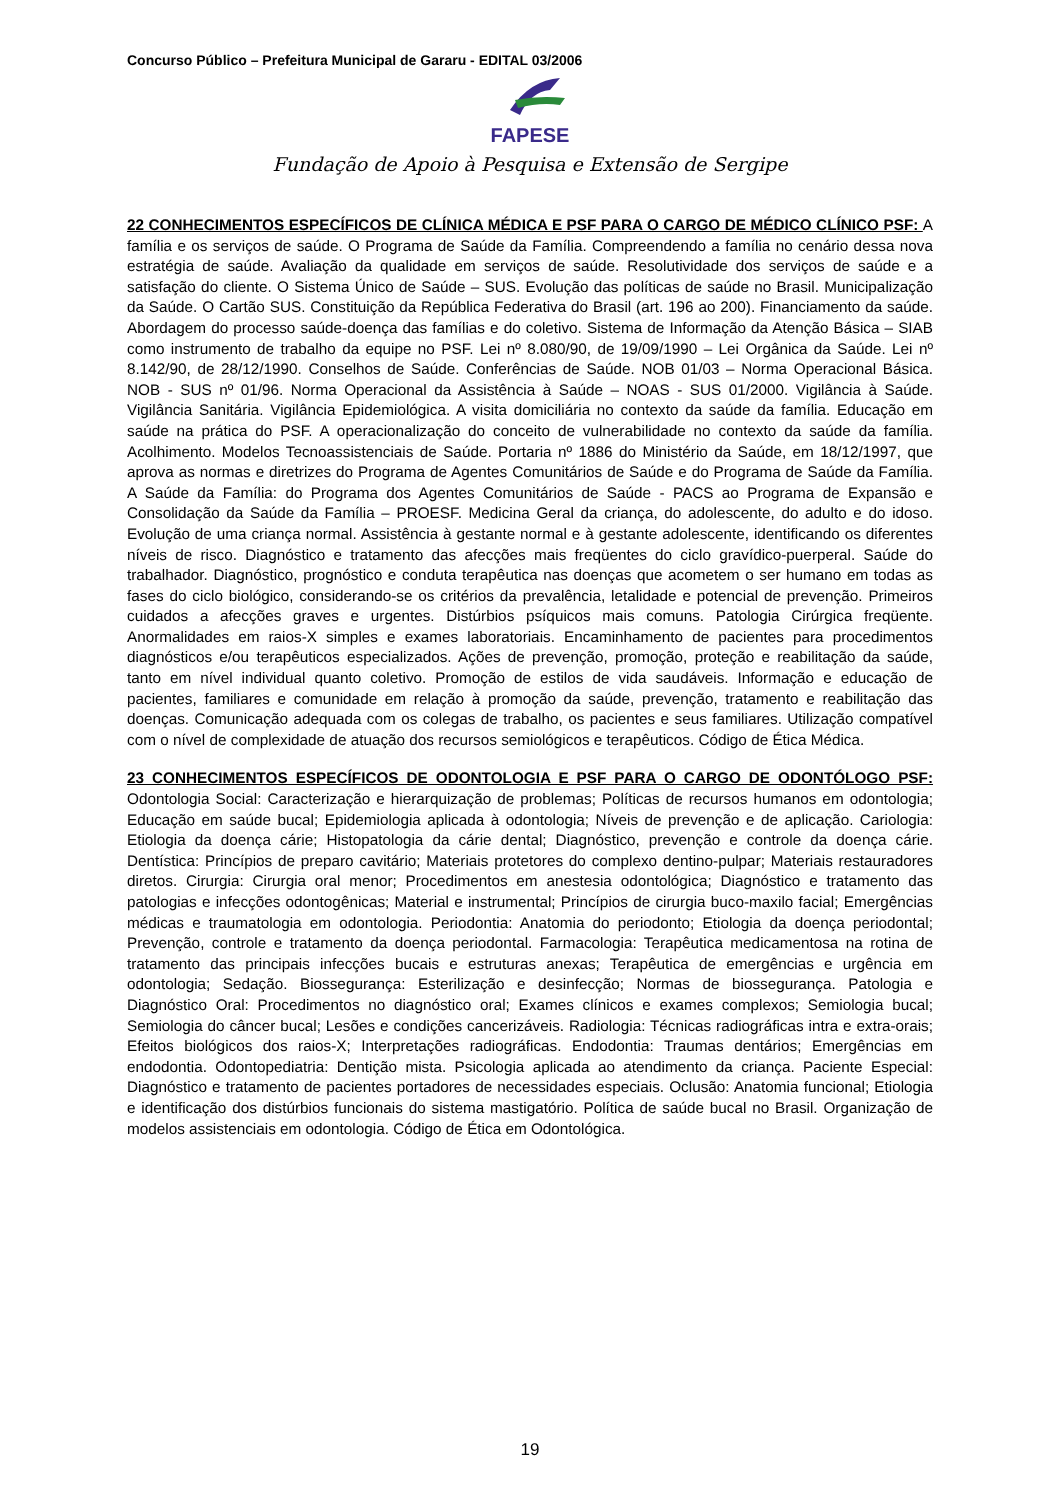Concurso Público – Prefeitura Municipal de Gararu - EDITAL 03/2006
FAPESE
Fundação de Apoio à Pesquisa e Extensão de Sergipe
22 CONHECIMENTOS ESPECÍFICOS DE CLÍNICA MÉDICA E PSF PARA O CARGO DE MÉDICO CLÍNICO PSF: A família e os serviços de saúde. O Programa de Saúde da Família. Compreendendo a família no cenário dessa nova estratégia de saúde. Avaliação da qualidade em serviços de saúde. Resolutividade dos serviços de saúde e a satisfação do cliente. O Sistema Único de Saúde – SUS. Evolução das políticas de saúde no Brasil. Municipalização da Saúde. O Cartão SUS. Constituição da República Federativa do Brasil (art. 196 ao 200). Financiamento da saúde. Abordagem do processo saúde-doença das famílias e do coletivo. Sistema de Informação da Atenção Básica – SIAB como instrumento de trabalho da equipe no PSF. Lei nº 8.080/90, de 19/09/1990 – Lei Orgânica da Saúde. Lei nº 8.142/90, de 28/12/1990. Conselhos de Saúde. Conferências de Saúde. NOB 01/03 – Norma Operacional Básica. NOB - SUS nº 01/96. Norma Operacional da Assistência à Saúde – NOAS - SUS 01/2000. Vigilância à Saúde. Vigilância Sanitária. Vigilância Epidemiológica. A visita domiciliária no contexto da saúde da família. Educação em saúde na prática do PSF. A operacionalização do conceito de vulnerabilidade no contexto da saúde da família. Acolhimento. Modelos Tecnoassistenciais de Saúde. Portaria nº 1886 do Ministério da Saúde, em 18/12/1997, que aprova as normas e diretrizes do Programa de Agentes Comunitários de Saúde e do Programa de Saúde da Família. A Saúde da Família: do Programa dos Agentes Comunitários de Saúde - PACS ao Programa de Expansão e Consolidação da Saúde da Família – PROESF. Medicina Geral da criança, do adolescente, do adulto e do idoso. Evolução de uma criança normal. Assistência à gestante normal e à gestante adolescente, identificando os diferentes níveis de risco. Diagnóstico e tratamento das afecções mais freqüentes do ciclo gravídico-puerperal. Saúde do trabalhador. Diagnóstico, prognóstico e conduta terapêutica nas doenças que acometem o ser humano em todas as fases do ciclo biológico, considerando-se os critérios da prevalência, letalidade e potencial de prevenção. Primeiros cuidados a afecções graves e urgentes. Distúrbios psíquicos mais comuns. Patologia Cirúrgica freqüente. Anormalidades em raios-X simples e exames laboratoriais. Encaminhamento de pacientes para procedimentos diagnósticos e/ou terapêuticos especializados. Ações de prevenção, promoção, proteção e reabilitação da saúde, tanto em nível individual quanto coletivo. Promoção de estilos de vida saudáveis. Informação e educação de pacientes, familiares e comunidade em relação à promoção da saúde, prevenção, tratamento e reabilitação das doenças. Comunicação adequada com os colegas de trabalho, os pacientes e seus familiares. Utilização compatível com o nível de complexidade de atuação dos recursos semiológicos e terapêuticos. Código de Ética Médica.
23 CONHECIMENTOS ESPECÍFICOS DE ODONTOLOGIA E PSF PARA O CARGO DE ODONTÓLOGO PSF: Odontologia Social: Caracterização e hierarquização de problemas; Políticas de recursos humanos em odontologia; Educação em saúde bucal; Epidemiologia aplicada à odontologia; Níveis de prevenção e de aplicação. Cariologia: Etiologia da doença cárie; Histopatologia da cárie dental; Diagnóstico, prevenção e controle da doença cárie. Dentística: Princípios de preparo cavitário; Materiais protetores do complexo dentino-pulpar; Materiais restauradores diretos. Cirurgia: Cirurgia oral menor; Procedimentos em anestesia odontológica; Diagnóstico e tratamento das patologias e infecções odontogênicas; Material e instrumental; Princípios de cirurgia buco-maxilo facial; Emergências médicas e traumatologia em odontologia. Periodontia: Anatomia do periodonto; Etiologia da doença periodontal; Prevenção, controle e tratamento da doença periodontal. Farmacologia: Terapêutica medicamentosa na rotina de tratamento das principais infecções bucais e estruturas anexas; Terapêutica de emergências e urgência em odontologia; Sedação. Biossegurança: Esterilização e desinfecção; Normas de biossegurança. Patologia e Diagnóstico Oral: Procedimentos no diagnóstico oral; Exames clínicos e exames complexos; Semiologia bucal; Semiologia do câncer bucal; Lesões e condições cancerizáveis. Radiologia: Técnicas radiográficas intra e extra-orais; Efeitos biológicos dos raios-X; Interpretações radiográficas. Endodontia: Traumas dentários; Emergências em endodontia. Odontopediatria: Dentição mista. Psicologia aplicada ao atendimento da criança. Paciente Especial: Diagnóstico e tratamento de pacientes portadores de necessidades especiais. Oclusão: Anatomia funcional; Etiologia e identificação dos distúrbios funcionais do sistema mastigatório. Política de saúde bucal no Brasil. Organização de modelos assistenciais em odontologia. Código de Ética em Odontológica.
19